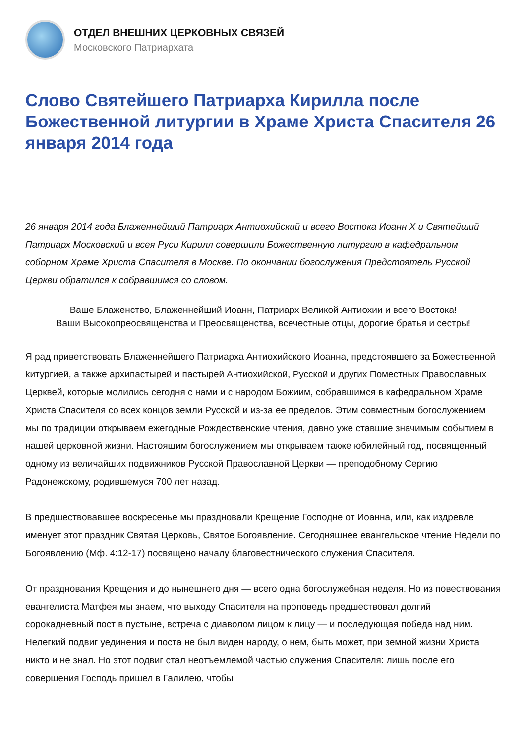ОТДЕЛ ВНЕШНИХ ЦЕРКОВНЫХ СВЯЗЕЙ
Московского Патриархата
Слово Святейшего Патриарха Кирилла после Божественной литургии в Храме Христа Спасителя 26 января 2014 года
26 января 2014 года Блаженнейший Патриарх Антиохийский и всего Востока Иоанн X и Святейший Патриарх Московский и всея Руси Кирилл совершили Божественную литургию в кафедральном соборном Храме Христа Спасителя в Москве. По окончании богослужения Предстоятель Русской Церкви обратился к собравшимся со словом.
Ваше Блаженство, Блаженнейший Иоанн, Патриарх Великой Антиохии и всего Востока!
Ваши Высокопреосвященства и Преосвященства, всечестные отцы, дорогие братья и сестры!
Я рад приветствовать Блаженнейшего Патриарха Антиохийского Иоанна, предстоявшего за Божественной kитургией, а также архипастырей и пастырей Антиохийской, Русской и других Поместных Православных Церквей, которые молились сегодня с нами и с народом Божиим, собравшимся в кафедральном Храме Христа Спасителя со всех концов земли Русской и из-за ее пределов. Этим совместным богослужением мы по традиции открываем ежегодные Рождественские чтения, давно уже ставшие значимым событием в нашей церковной жизни. Настоящим богослужением мы открываем также юбилейный год, посвященный одному из величайших подвижников Русской Православной Церкви — преподобному Сергию Радонежскому, родившемуся 700 лет назад.
В предшествовавшее воскресенье мы праздновали Крещение Господне от Иоанна, или, как издревле именует этот праздник Святая Церковь, Святое Богоявление. Сегодняшнее евангельское чтение Недели по Богоявлению (Мф. 4:12-17) посвящено началу благовестнического служения Спасителя.
От празднования Крещения и до нынешнего дня — всего одна богослужебная неделя. Но из повествования евангелиста Матфея мы знаем, что выходу Спасителя на проповедь предшествовал долгий сорокадневный пост в пустыне, встреча с диаволом лицом к лицу — и последующая победа над ним. Нелегкий подвиг уединения и поста не был виден народу, о нем, быть может, при земной жизни Христа никто и не знал. Но этот подвиг стал неотъемлемой частью служения Спасителя: лишь после его совершения Господь пришел в Галилею, чтобы